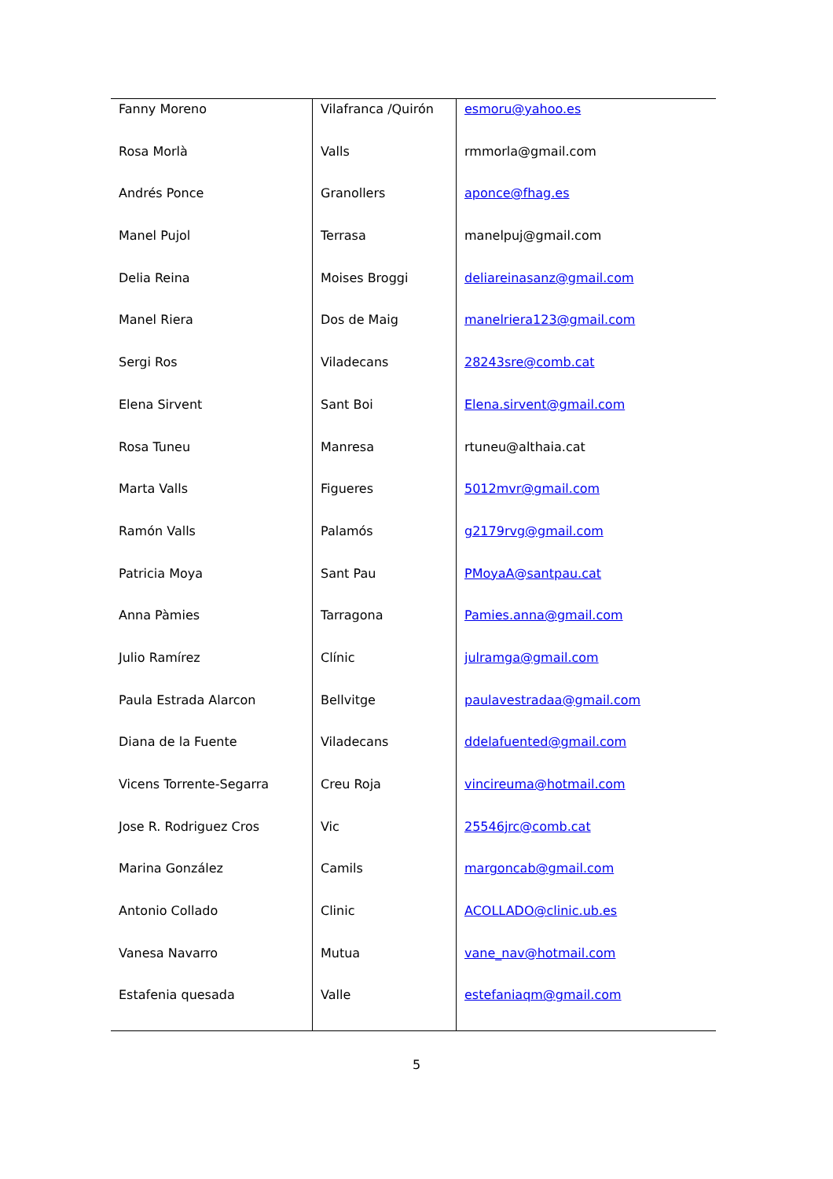| Fanny Moreno | Vilafranca /Quirón | esmoru@yahoo.es |
| Rosa Morlà | Valls | rmmorla@gmail.com |
| Andrés Ponce | Granollers | aponce@fhag.es |
| Manel Pujol | Terrasa | manelpuj@gmail.com |
| Delia Reina | Moises Broggi | deliareinasanz@gmail.com |
| Manel Riera | Dos de Maig | manelriera123@gmail.com |
| Sergi Ros | Viladecans | 28243sre@comb.cat |
| Elena Sirvent | Sant Boi | Elena.sirvent@gmail.com |
| Rosa Tuneu | Manresa | rtuneu@althaia.cat |
| Marta Valls | Figueres | 5012mvr@gmail.com |
| Ramón Valls | Palamós | g2179rvg@gmail.com |
| Patricia Moya | Sant Pau | PMoyaA@santpau.cat |
| Anna Pàmies | Tarragona | Pamies.anna@gmail.com |
| Julio Ramírez | Clínic | julramga@gmail.com |
| Paula Estrada Alarcon | Bellvitge | paulavestradaa@gmail.com |
| Diana de la Fuente | Viladecans | ddelafuented@gmail.com |
| Vicens Torrente-Segarra | Creu Roja | vincireuma@hotmail.com |
| Jose R. Rodriguez Cros | Vic | 25546jrc@comb.cat |
| Marina González | Camils | margoncab@gmail.com |
| Antonio Collado | Clinic | ACOLLADO@clinic.ub.es |
| Vanesa Navarro | Mutua | vane_nav@hotmail.com |
| Estafenia quesada | Valle | estefaniaqm@gmail.com |
5